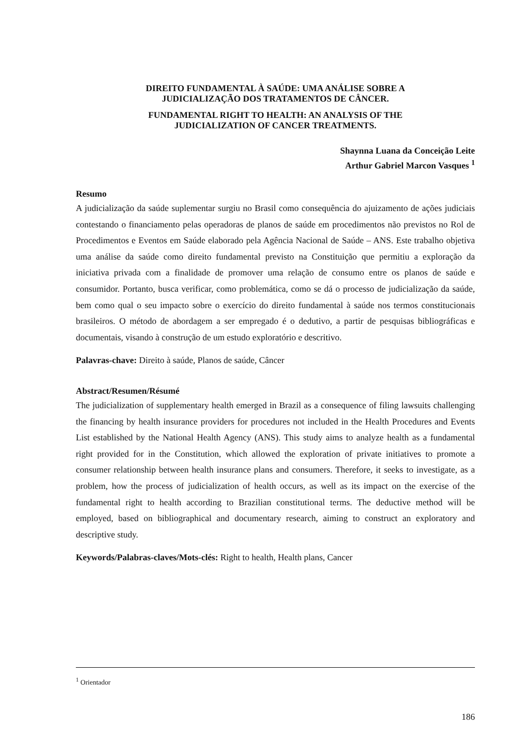DIREITO FUNDAMENTAL À SAÚDE: UMA ANÁLISE SOBRE A
JUDICIALIZAÇÃO DOS TRATAMENTOS DE CÂNCER.
FUNDAMENTAL RIGHT TO HEALTH: AN ANALYSIS OF THE
JUDICIALIZATION OF CANCER TREATMENTS.
Shaynna Luana da Conceição Leite
Arthur Gabriel Marcon Vasques <sup>1</sup>
Resumo
A judicialização da saúde suplementar surgiu no Brasil como consequência do ajuizamento de ações judiciais contestando o financiamento pelas operadoras de planos de saúde em procedimentos não previstos no Rol de Procedimentos e Eventos em Saúde elaborado pela Agência Nacional de Saúde – ANS. Este trabalho objetiva uma análise da saúde como direito fundamental previsto na Constituição que permitiu a exploração da iniciativa privada com a finalidade de promover uma relação de consumo entre os planos de saúde e consumidor. Portanto, busca verificar, como problemática, como se dá o processo de judicialização da saúde, bem como qual o seu impacto sobre o exercício do direito fundamental à saúde nos termos constitucionais brasileiros. O método de abordagem a ser empregado é o dedutivo, a partir de pesquisas bibliográficas e documentais, visando à construção de um estudo exploratório e descritivo.
Palavras-chave: Direito à saúde, Planos de saúde, Câncer
Abstract/Resumen/Résumé
The judicialization of supplementary health emerged in Brazil as a consequence of filing lawsuits challenging the financing by health insurance providers for procedures not included in the Health Procedures and Events List established by the National Health Agency (ANS). This study aims to analyze health as a fundamental right provided for in the Constitution, which allowed the exploration of private initiatives to promote a consumer relationship between health insurance plans and consumers. Therefore, it seeks to investigate, as a problem, how the process of judicialization of health occurs, as well as its impact on the exercise of the fundamental right to health according to Brazilian constitutional terms. The deductive method will be employed, based on bibliographical and documentary research, aiming to construct an exploratory and descriptive study.
Keywords/Palabras-claves/Mots-clés: Right to health, Health plans, Cancer
<sup>1</sup> Orientador
186